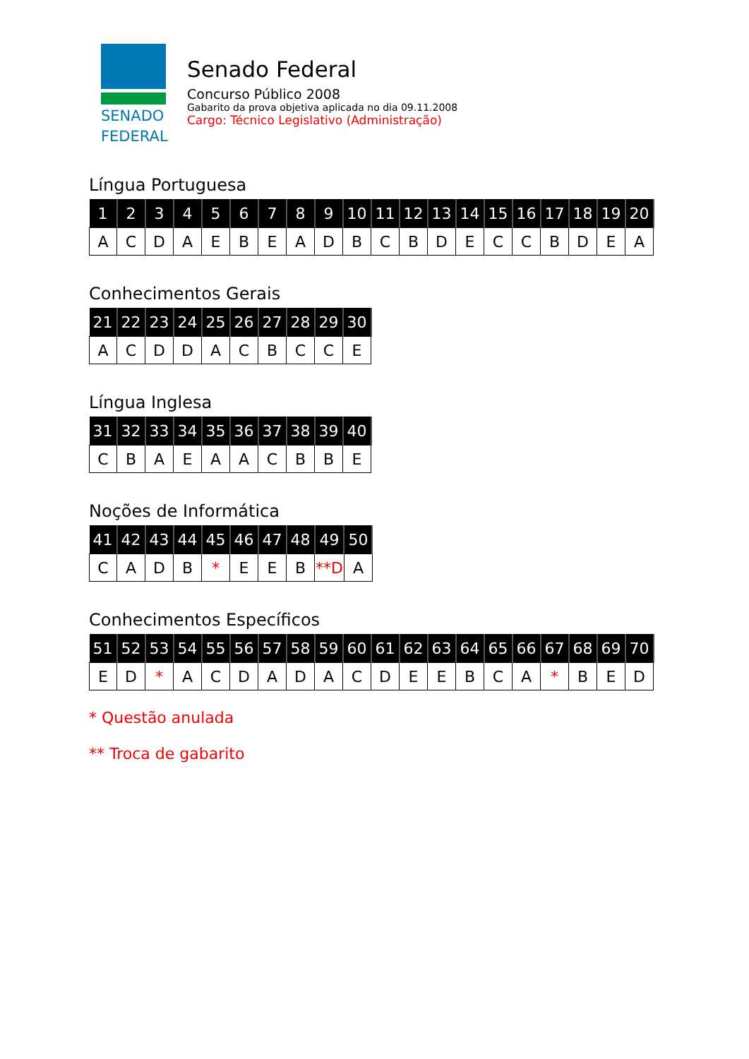SENADO
FEDERAL
Senado Federal
Concurso Público 2008
Gabarito da prova objetiva aplicada no dia 09.11.2008
Cargo: Técnico Legislativo (Administração)
Língua Portuguesa
| 1 | 2 | 3 | 4 | 5 | 6 | 7 | 8 | 9 | 10 | 11 | 12 | 13 | 14 | 15 | 16 | 17 | 18 | 19 | 20 |
| --- | --- | --- | --- | --- | --- | --- | --- | --- | --- | --- | --- | --- | --- | --- | --- | --- | --- | --- | --- |
| A | C | D | A | E | B | E | A | D | B | C | B | D | E | C | C | B | D | E | A |
Conhecimentos Gerais
| 21 | 22 | 23 | 24 | 25 | 26 | 27 | 28 | 29 | 30 |
| --- | --- | --- | --- | --- | --- | --- | --- | --- | --- |
| A | C | D | D | A | C | B | C | C | E |
Língua Inglesa
| 31 | 32 | 33 | 34 | 35 | 36 | 37 | 38 | 39 | 40 |
| --- | --- | --- | --- | --- | --- | --- | --- | --- | --- |
| C | B | A | E | A | A | C | B | B | E |
Noções de Informática
| 41 | 42 | 43 | 44 | 45 | 46 | 47 | 48 | 49 | 50 |
| --- | --- | --- | --- | --- | --- | --- | --- | --- | --- |
| C | A | D | B | * | E | E | B | **D | A |
Conhecimentos Específicos
| 51 | 52 | 53 | 54 | 55 | 56 | 57 | 58 | 59 | 60 | 61 | 62 | 63 | 64 | 65 | 66 | 67 | 68 | 69 | 70 |
| --- | --- | --- | --- | --- | --- | --- | --- | --- | --- | --- | --- | --- | --- | --- | --- | --- | --- | --- | --- |
| E | D | * | A | C | D | A | D | A | C | D | E | E | B | C | A | * | B | E | D |
* Questão anulada
** Troca de gabarito